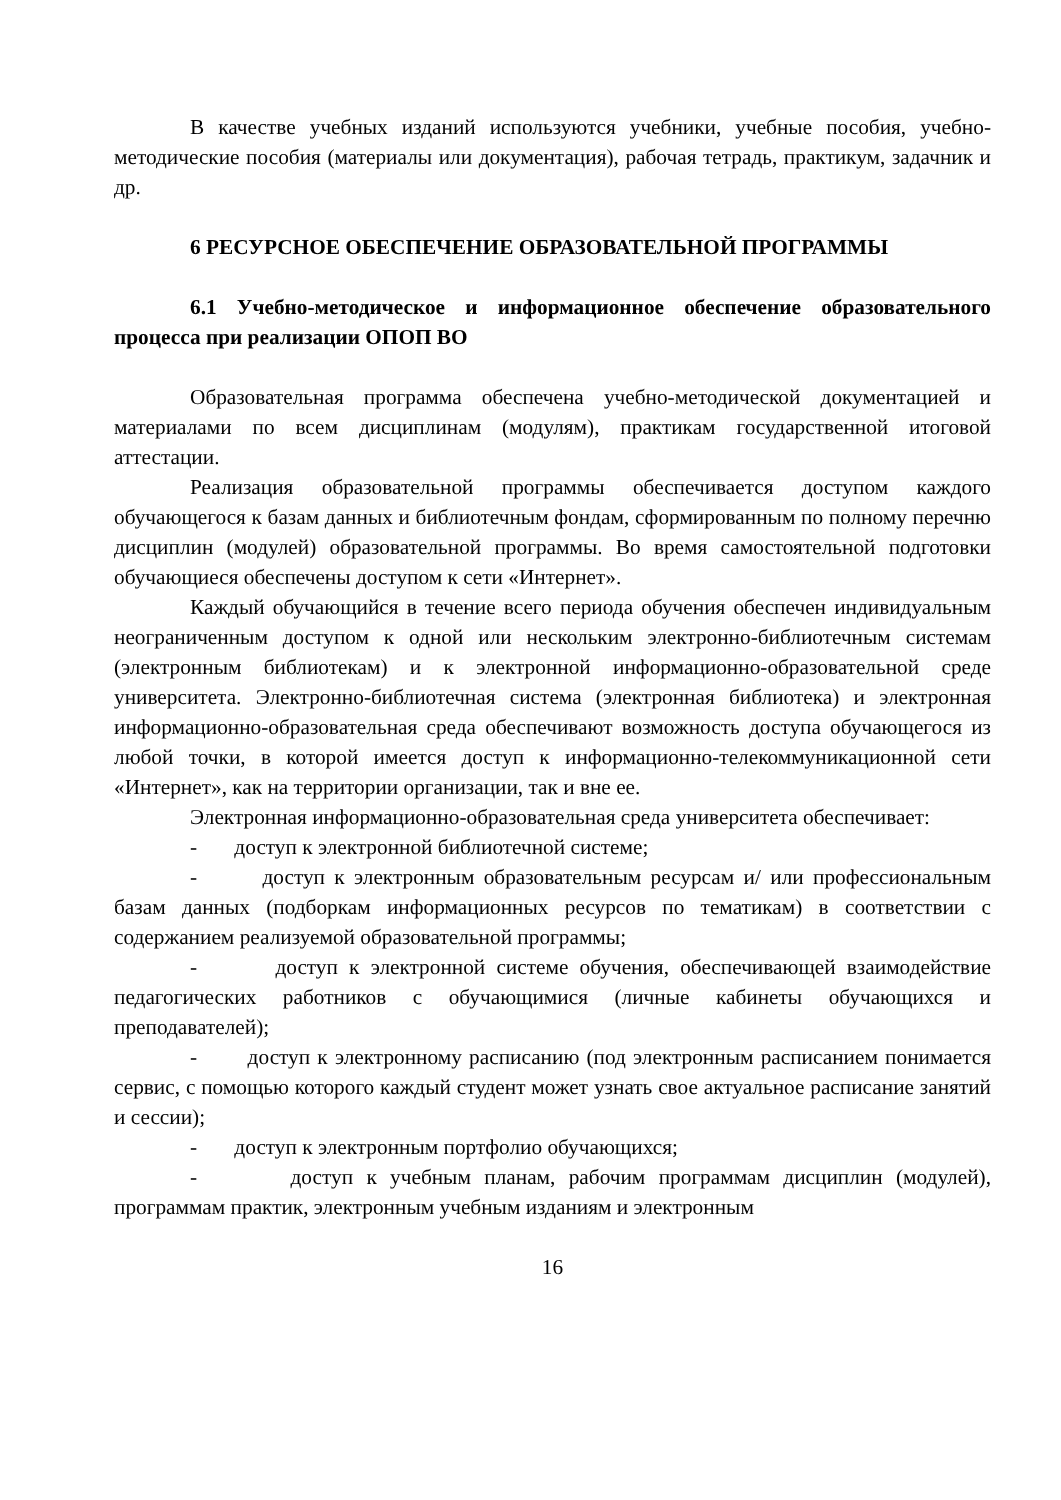В качестве учебных изданий используются учебники, учебные пособия, учебно-методические пособия (материалы или документация), рабочая тетрадь, практикум, задачник и др.
6 РЕСУРСНОЕ ОБЕСПЕЧЕНИЕ ОБРАЗОВАТЕЛЬНОЙ ПРОГРАММЫ
6.1 Учебно-методическое и информационное обеспечение образовательного процесса при реализации ОПОП ВО
Образовательная программа обеспечена учебно-методической документацией и материалами по всем дисциплинам (модулям), практикам государственной итоговой аттестации.
Реализация образовательной программы обеспечивается доступом каждого обучающегося к базам данных и библиотечным фондам, сформированным по полному перечню дисциплин (модулей) образовательной программы. Во время самостоятельной подготовки обучающиеся обеспечены доступом к сети «Интернет».
Каждый обучающийся в течение всего периода обучения обеспечен индивидуальным неограниченным доступом к одной или нескольким электронно-библиотечным системам (электронным библиотекам) и к электронной информационно-образовательной среде университета. Электронно-библиотечная система (электронная библиотека) и электронная информационно-образовательная среда обеспечивают возможность доступа обучающегося из любой точки, в которой имеется доступ к информационно-телекоммуникационной сети «Интернет», как на территории организации, так и вне ее.
Электронная информационно-образовательная среда университета обеспечивает:
- доступ к электронной библиотечной системе;
- доступ к электронным образовательным ресурсам и/ или профессиональным базам данных (подборкам информационных ресурсов по тематикам) в соответствии с содержанием реализуемой образовательной программы;
- доступ к электронной системе обучения, обеспечивающей взаимодействие педагогических работников с обучающимися (личные кабинеты обучающихся и преподавателей);
- доступ к электронному расписанию (под электронным расписанием понимается сервис, с помощью которого каждый студент может узнать свое актуальное расписание занятий и сессии);
- доступ к электронным портфолио обучающихся;
- доступ к учебным планам, рабочим программам дисциплин (модулей), программам практик, электронным учебным изданиям и электронным
16